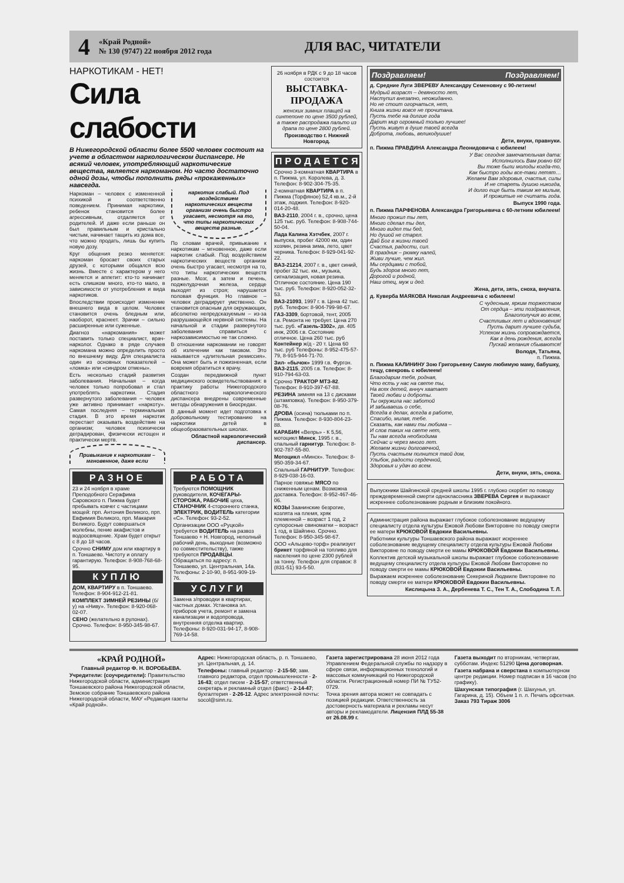4
«Край Родной»
№ 130 (9747) 22 ноября 2012 года
ДЛЯ ВАС, ЧИТАТЕЛИ
НАРКОТИКАМ - НЕТ!
Сила слабости
В Нижегородской области более 5500 человек состоит на учете в областном наркологическом диспансере. Не всякий человек, употребляющий наркотические вещества, является наркоманом. Но часто достаточно одной дозы, чтобы пополнить ряды «прокаженных» навсегда.
Наркоман – человек с измененной психикой и соответственно поведением. Принимая наркотики, ребенок становится более агрессивным, отдаляется от родителей. И даже если раньше он был правильным и кристально чистым, начинает тащить из дома все, что можно продать, лишь бы купить новую дозу.
Круг общения резко меняется: наркоман бросает своих старых друзей, с которыми общался всю жизнь. Вместе с характером у него меняется и аппетит: кто-то начинает есть слишком много, кто-то мало, в зависимости от употребления и вида наркотиков.
Впоследствии происходит изменение внешнего вида в целом. Человек становится очень бледным или, наоборот, краснеет. Зрачки – сильно расширенные или суженные.
Диагноз «наркомания» может поставить только специалист, врач-нарколог. Однако в ряде случаев наркомана можно определить просто по внешнему виду. Для специалиста один из основных показателей – «ломка» или «синдром отмены».
Есть несколько стадий развития заболевания. Начальная – когда человек только попробовал и стал употреблять наркотики. Стадия развернутого заболевания – человек уже активно принимает «наркоту». Самая последняя – терминальная стадия. В это время наркотик перестает оказывать воздействие на организм; человек психически деградирован, физически истощен и практически мертв.
Привыкание к наркотикам – мгновенное, даже если наркотик слабый. Под воздействием наркотических веществ организм очень быстро угасает, несмотря на то, что типы наркотических веществ разные.
По словам врачей, привыкание к наркотикам – мгновенное, даже если наркотик слабый. Под воздействием наркотических веществ организм очень быстро угасает, несмотря на то, что типы наркотических веществ разные. Мозг, а затем и печень, поджелудочная железа, сердце выходят из строя; нарушается половая функция. Но главное – человек деградирует умственно. Он становится опасным для окружающих, абсолютно непредсказуемым – из-за разрушающейся нервной системы. На начальной и стадии развернутого заболевания справиться с наркозависимостью не так сложно.
В отношении наркомании не говорят об излечении как таковом. Это называется «длительная ремиссия». Она может быть и пожизненная, если вовремя обратиться к врачу.
Создан передвижной пункт медицинского освидетельствования: в практику работы Нижегородского областного наркологического диспансера внедрены современные методы обнаружения в биосредах.
В данный момент идет подготовка к добровольному тестированию на наркотики детей в общеобразовательных школах.
Областной наркологический диспансер.
РАЗНОЕ
23 и 24 ноября в храме Преподобного Серафима Саровского п. Пижма будет пребывать ковчег с частицами мощей: прп. Антония Великого, прп. Евфимия Великого, прп. Макария Великого. Будут совершаться молебны, пение акафистов и водоосвящение. Храм будет открыт с 8 до 18 часов.
Срочно СНИМУ дом или квартиру в п. Тоншаево. Чистоту и оплату гарантирую. Телефон: 8-908-768-68-95.
КУПЛЮ
ДОМ, КВАРТИРУ в п. Тоншаево. Телефон: 8-904-912-21-81.
КОМПЛЕКТ ЗИМНЕЙ РЕЗИНЫ (б/у) на «Ниву». Телефон: 8-920-068-02-07.
СЕНО (желательно в рулонах). Срочно. Телефон: 8-950-345-98-67.
РАБОТА
Требуются ПОМОЩНИК руководителя, КОЧЕГАРЫ-СТОРОЖА, РАБОЧИЕ цеха, СТАНОЧНИК 4-стороннего станка, ЭЛЕКТРИК, ВОДИТЕЛЬ категории «С». Телефон: 93-2-52.
Организации ООО «Руцкой» требуется ВОДИТЕЛЬ на развоз Тоншаево + Н. Новгород, неполный рабочий день, выходные (возможно по совместительству), также требуются ПРОДАВЦЫ. Обращаться по адресу: п. Тоншаево, ул. Центральная, 14а. Телефоны: 2-10-90, 8-951-909-19-76.
УСЛУГИ
Замена з/проводки в квартирах, частных домах. Установка эл. приборов учета, ремонт и замена канализации и водопровода, внутренняя отделка квартир. Телефоны: 8-920-031-94-17, 8-908-769-14-58.
26 ноября в РДК с 9 до 18 часов состоится
ВЫСТАВКА-ПРОДАЖА
женских зимних плащей на синтепоне по цене 3500 рублей, а также распродажа пальто из драпа по цене 2800 рублей.
Производство г. Нижний Новгород.
ПРОДАЕТСЯ
Срочно 3-комнатная КВАРТИРА в п. Пижма, ул. Королева, д. 3. Телефон: 8-902-304-75-35.
2-комнатная КВАРТИРА в п. Пижма (Торфяное) 52,4 кв.м., 2-й этаж, лоджия. Телефон: 8-920-014-20-48.
ВАЗ-2110, 2004 г. в., срочно, цена 125 тыс. руб. Телефон: 8-908-744-50-04.
Лада Калина Хэтчбек, 2007 г. выпуска, пробег 42000 км, один хозяин, резина зима, лето, цвет черника. Телефон: 8-929-041-92-22.
ВАЗ-21214, 2007 г. в., цвет синий, пробег 32 тыс. км., музыка, сигнализация, новая резина. Отличное состояние. Цена 190 тыс. руб. Телефон: 8-920-052-32-53.
ВАЗ-21093, 1997 г. в. Цена 42 тыс. руб. Телефон: 8-904-799-98-67.
ГАЗ-3309, бортовой, тент, 2005 г.в. Ремонта не требует. Цена 270 тыс. руб. «Газель-3302», дв. 405 инж, 2006 г.в. Состояние отличное. Цена 260 тыс. руб Контейнер ж/д - 20 т. Цена 60 тыс. руб Телефоны: 8-952-475-57-79, 8-915-944-71-70.
Зил- «бычок» 1999 г.в. Фургон. ВАЗ-2115, 2005 г.в. Телефон: 8-910-794-63-03.
Срочно ТРАКТОР МТЗ-82. Телефон: 8-910-397-67-88.
РЕЗИНА зимняя на 13 с дисками (штамповка). Телефон: 8-950-379-08-76.
ДРОВА (осина) тюльками по п. Пижма. Телефон: 8-930-804-23-88.
КАРАБИН «Вепрь» - К 5,56, мотоцикл Минск, 1995 г. в., спальный гарнитур. Телефон: 8-902-787-55-80.
Мотоцикл «Минск». Телефон: 8-950-359-34-67.
Спальный ГАРНИТУР. Телефон: 8-929-038-16-03.
Парное говяжье МЯСО по сниженным ценам. Возможна доставка. Телефон: 8-952-467-46-06.
КОЗЫ Заанинские безрогие, козлята на племя, хряк племенной – возраст 1 год, 2 супоросные свиноматки – возраст 1 год, в Шайгино. Срочно. Телефон: 8-950-345-98-67.
ООО «Альцево-торф» реализует брикет торфяной на топливо для населения по цене 2300 рублей за тонну. Телефон для справок: 8 (831-51) 93-5-50.
Поздравляем! Поздравляем!
д. Средние Луги ЗВЕРЕВУ Александру Семеновну с 90-летием!
Мудрый возраст – девяносто лет,
Наступил внезапно, неожиданно.
Но не стоит огорчаться, нет,
Книга жизни вовсе не прочитана.
Пусть тебе на долгие года
Дарит мир огромный только лучшее!
Пусть живут в душе твоей всегда
Доброта, любовь, великодушие!
Дети, внуки, правнуки.
п. Пижма ПРАВДИНА Александра Леонидовича с юбилеем!
У Вас сегодня замечательная дата:
Исполнилось Вам ровно 60!
Вы тоже были молоды когда-то,
Как быстро годы все-таки летят…
Желаем Вам здоровья, счастья, силы
И не стареть душою никогда,
И долго еще быть таким же милым,
И прожитые не считать года.
Выпуск 1990 года.
п. Пижма ПАРФЕНОВА Александра Григорьевича с 60-летним юбилеем!
Много прожил ты лет,
Много сделал ты дел,
Много видел ты бед,
Но душой не старел.
Дай Бог в жизни твоей
Счастья, радости, сил.
В праздник – рюмку налей,
Живи лучше, чем жил.
Мы сердцами с тобой,
Будь здоров много лет,
Дорогой и родной,
Наш отец, муж и дед.
Жена, дети, зять, сноха, внучата.
д. Куверба МАЯКОВА Николая Андреевича с юбилеем!
С чудесным, ярким торжеством
От сердца – эти поздравления,
Благополучия во всем,
Счастливых лет и вдохновения!
Пусть дарит лучшее судьба,
Успехом жизнь сопровождается,
Как в день рождения, всегда
Пускай желания сбываются!
Володя, Татьяна,
п. Пижма.
п. Пижма КАЛИНИНУ Зою Григорьевну Самую любимую маму, бабушку, тещу, свекровь с юбилеем!
Благодарим тебя, родная,
Что есть у нас на свете ты,
На всех детей, вннуч хватает
Твоей любви и доброты.
Ты окружила нас заботой
И забываешь о себе,
Всегда в делах, всегда в работе,
Спасибо, милая, тебе.
Сказать, как нами ты любима –
И слов таких на свете нет,
Ты нам всегда необходима
Сейчас и через много лет.
Желаем жизни долговечной,
Пусть счастьем полнится твой дом,
Улыбок, радости сердечной,
Здоровья и удач во всем.
Дети, внуки, зять, сноха.
Выпускники Шайгинской средней школы 1995 г. глубоко скорбят по поводу преждевременной смерти одноклассника ЗВЕРЕВА Сергея и выражают искреннее соболезнование родным и близким покойного.
Администрация района выражает глубокое соболезнование ведущему специалисту отдела культуры Ежовой Любови Викторовне по поводу смерти ее матери КРЮКОВОЙ Евдокии Васильевны.
Работники культуры Тоншаевского района выражают искреннее соболезнование ведущему специалисту отдела культуры Ежовой Любови Викторовне по поводу смерти ее мамы КРЮКОВОЙ Евдокии Васильевны.
Коллектив детской музыкальной школы выражает глубокое соболезнование ведущему специалисту отдела культуры Ежовой Любови Викторовне по поводу смерти ее мамы КРЮКОВОЙ Евдокии Васильевны.
Выражаем искреннее соболезнование Секериной Людмиле Викторовне по поводу смерти ее матери КРЮКОВОЙ Евдокии Васильевны.
Кислицына З. А., Дербенева Т. С., Тен Т. А., Слободина Т. Л.
«КРАЙ РОДНОЙ»
Главный редактор Ф. Н. ВОРОБЬЕВА.
Учредители: (соучредители): Правительство Нижегородской области, администрация Тоншаевского района Нижегородской области, Земское собрание Тоншаевского района Нижегородской области, МАУ «Редакция газеты «Край родной».
Адрес: Нижегородская область, р. п. Тоншаево, ул. Центральная, д. 14.
Телефоны: главный редактор - 2-15-50; зам. главного редактора, отдел промышленности - 2-16-43; отдел писем - 2-15-57; ответственный секретарь и рекламный отдел (факс) - 2-14-47; бухгалтерия - 2-26-12. Адрес электронной почты: socol@sinn.ru.
Газета зарегистрирована 28 июня 2012 года Управлением Федеральной службы по надзору в сфере связи, информационных технологий и массовых коммуникаций по Нижегородской области. Регистрационный номер ПИ № ТУ52-0729.
Точка зрения автора может не совпадать с позицией редакции. Ответственность за достоверность материала и рекламы несут авторы и рекламодатели. Лицензия ПЛД 55-38 от 26.08.99 г.
Газета выходит по вторникам, четвергам, субботам. Индекс 51290 Цена договорная.
Газета набрана и сверстана в компьютерном центре редакции. Номер подписан в 16 часов (по графику).
Шахунская типография (г. Шахунья, ул. Гагарина, д. 15). Объем 1 п. л. Печать офсетная. Заказ 793 Тираж 3006